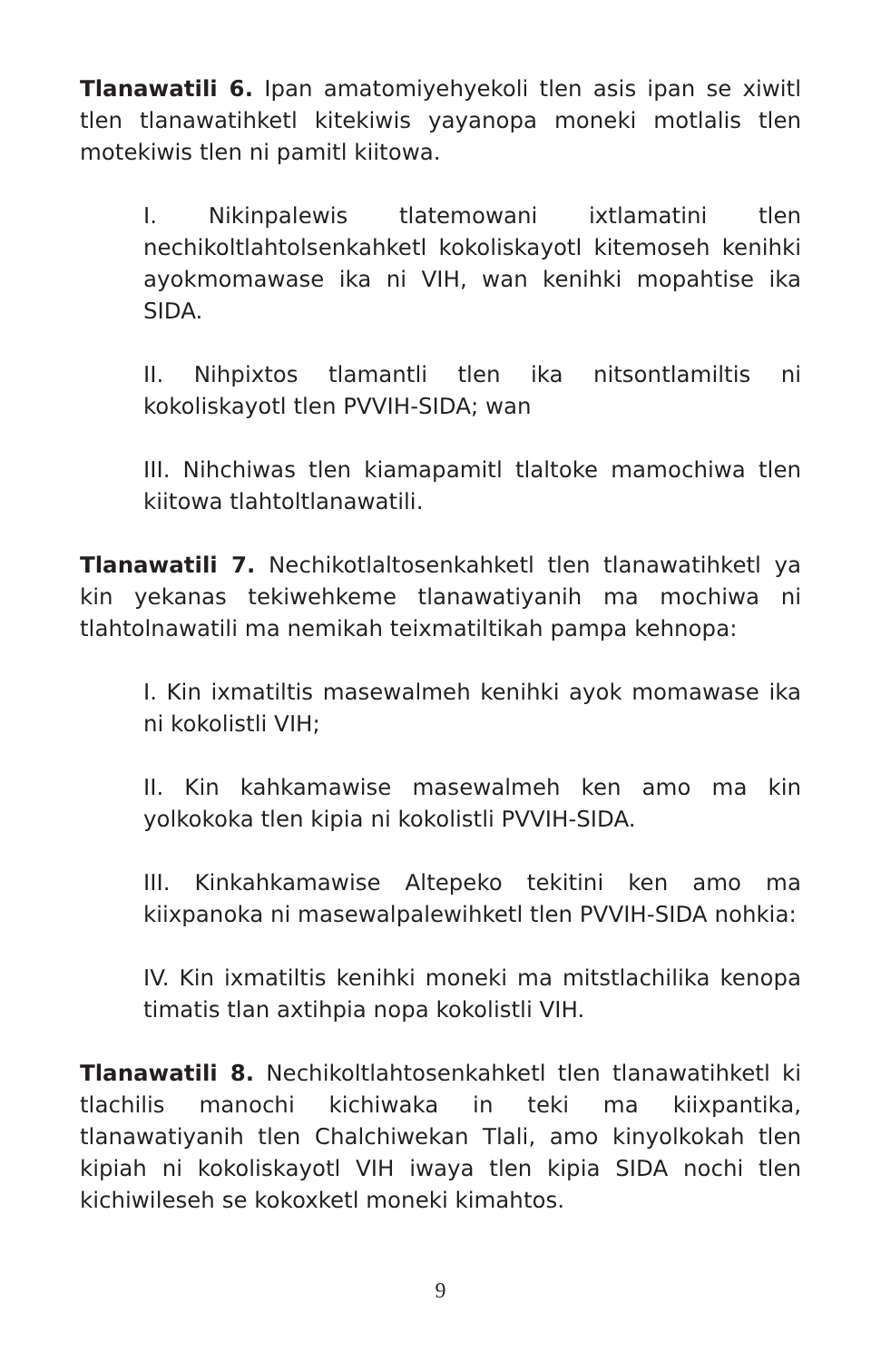Tlanawatili 6. Ipan amatomiyehyekoli tlen asis ipan se xiwitl tlen tlanawatihketl kitekiwis yayanopa moneki motlalis tlen motekiwis tlen ni pamitl kiitowa.
I. Nikinpalewis tlatemowani ixtlamatini tlen nechikoltlahtolsenkahketl kokoliskayotl kitemoseh kenihki ayokmomawase ika ni VIH, wan kenihki mopahtise ika SIDA.
II. Nihpixtos tlamantli tlen ika nitsontlamiltis ni kokoliskayotl tlen PVVIH-SIDA; wan
III. Nihchiwas tlen kiamapamitl tlaltoke mamochiwa tlen kiitowa tlahtoltlanawatili.
Tlanawatili 7. Nechikotlaltosenkahketl tlen tlanawatihketl ya kin yekanas tekiwehkeme tlanawatiyanih ma mochiwa ni tlahtolnawatili ma nemikah teixmatiltikah pampa kehnopa:
I. Kin ixmatiltis masewalmeh kenihki ayok momawase ika ni kokolistli VIH;
II. Kin kahkamawise masewalmeh ken amo ma kin yolkokoka tlen kipia ni kokolistli PVVIH-SIDA.
III. Kinkahkamawise Altepeko tekitini ken amo ma kiixpanoka ni masewalpalewihketl tlen PVVIH-SIDA nohkia:
IV. Kin ixmatiltis kenihki moneki ma mitstlachilika kenopa timatis tlan axtihpia nopa kokolistli VIH.
Tlanawatili 8. Nechikoltlahtosenkahketl tlen tlanawatihketl ki tlachilis manochi kichiwaka in teki ma kiixpantika, tlanawatiyanih tlen Chalchiwekan Tlali, amo kinyolkokah tlen kipiah ni kokoliskayotl VIH iwaya tlen kipia SIDA nochi tlen kichiwileseh se kokoxketl moneki kimahtos.
9